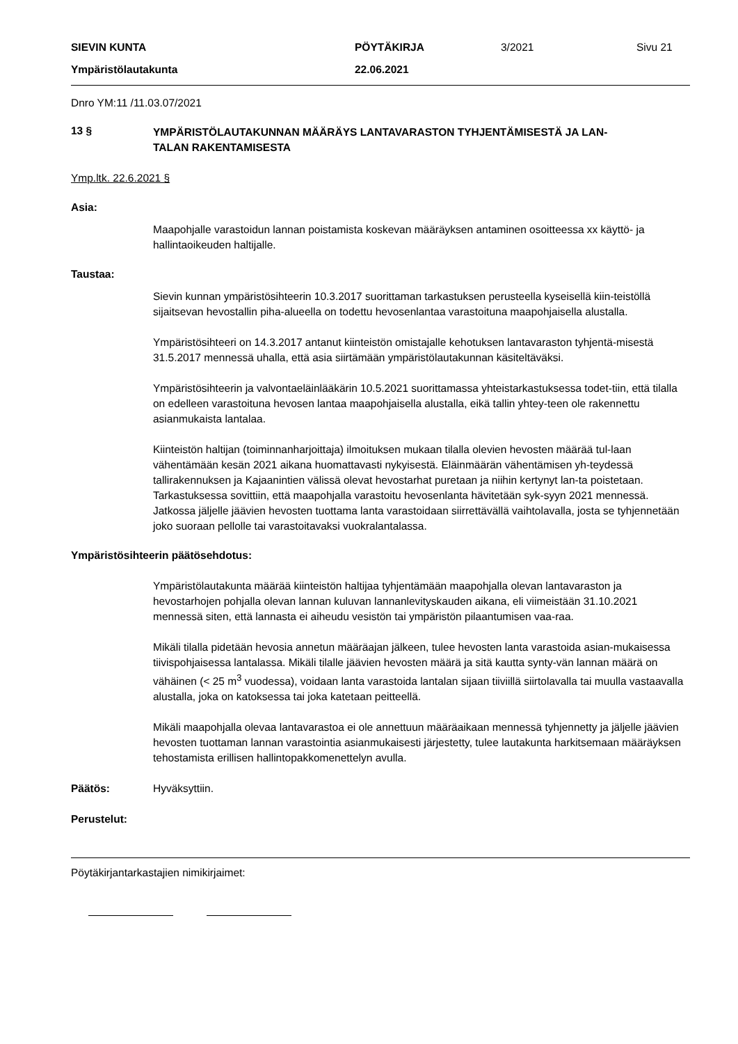SIEVIN KUNTA PÖYTÄKIRJA 3/2021 Sivu 21
Ympäristölautakunta 22.06.2021
Dnro YM:11 /11.03.07/2021
13 §
YMPÄRISTÖLAUTAKUNNAN MÄÄRÄYS LANTAVARASTON TYHJENTÄMISESTÄ JA LAN-
TALAN RAKENTAMISESTA
Ymp.ltk. 22.6.2021 §
Asia:
Maapohjalle varastoidun lannan poistamista koskevan määräyksen antaminen osoitteessa xx käyttö- ja hallintaoikeuden haltijalle.
Taustaa:
Sievin kunnan ympäristösihteerin 10.3.2017 suorittaman tarkastuksen perusteella kyseisellä kiin-teistöllä sijaitsevan hevostallin piha-alueella on todettu hevosenlantaa varastoituna maapohjaisella alustalla.
Ympäristösihteeri on 14.3.2017 antanut kiinteistön omistajalle kehotuksen lantavaraston tyhjentä-misestä 31.5.2017 mennessä uhalla, että asia siirtämään ympäristölautakunnan käsiteltäväksi.
Ympäristösihteerin ja valvontaeläinlääkärin 10.5.2021 suorittamassa yhteistarkastuksessa todet-tiin, että tilalla on edelleen varastoituna hevosen lantaa maapohjaisella alustalla, eikä tallin yhtey-teen ole rakennettu asianmukaista lantalaa.
Kiinteistön haltijan (toiminnanharjoittaja) ilmoituksen mukaan tilalla olevien hevosten määrää tul-laan vähentämään kesän 2021 aikana huomattavasti nykyisestä. Eläinmäärän vähentämisen yh-teydessä tallirakennuksen ja Kajaanintien välissä olevat hevostarhat puretaan ja niihin kertynyt lan-ta poistetaan. Tarkastuksessa sovittiin, että maapohjalla varastoitu hevosenlanta hävitetään syk-syyn 2021 mennessä. Jatkossa jäljelle jäävien hevosten tuottama lanta varastoidaan siirrettävällä vaihtolavalla, josta se tyhjennetään joko suoraan pellolle tai varastoitavaksi vuokralantalassa.
Ympäristösihteerin päätösehdotus:
Ympäristölautakunta määrää kiinteistön haltijaa tyhjentämään maapohjalla olevan lantavaraston ja hevostarhojen pohjalla olevan lannan kuluvan lannanlevityskauden aikana, eli viimeistään 31.10.2021 mennessä siten, että lannasta ei aiheudu vesistön tai ympäristön pilaantumisen vaa-raa.
Mikäli tilalla pidetään hevosia annetun määräajan jälkeen, tulee hevosten lanta varastoida asian-mukaisessa tiivispohjaisessa lantalassa. Mikäli tilalle jäävien hevosten määrä ja sitä kautta synty-vän lannan määrä on vähäinen (< 25 m<sup>3</sup> vuodessa), voidaan lanta varastoida lantalan sijaan tiiviillä siirtolavalla tai muulla vastaavalla alustalla, joka on katoksessa tai joka katetaan peitteellä.
Mikäli maapohjalla olevaa lantavarastoa ei ole annettuun määräaikaan mennessä tyhjennetty ja jäljelle jäävien hevosten tuottaman lannan varastointia asianmukaisesti järjestetty, tulee lautakunta harkitsemaan määräyksen tehostamista erillisen hallintopakkomenettelyn avulla.
Päätös: Hyväksyttiin.
Perustelut:
Pöytäkirjantarkastajien nimikirjaimet: